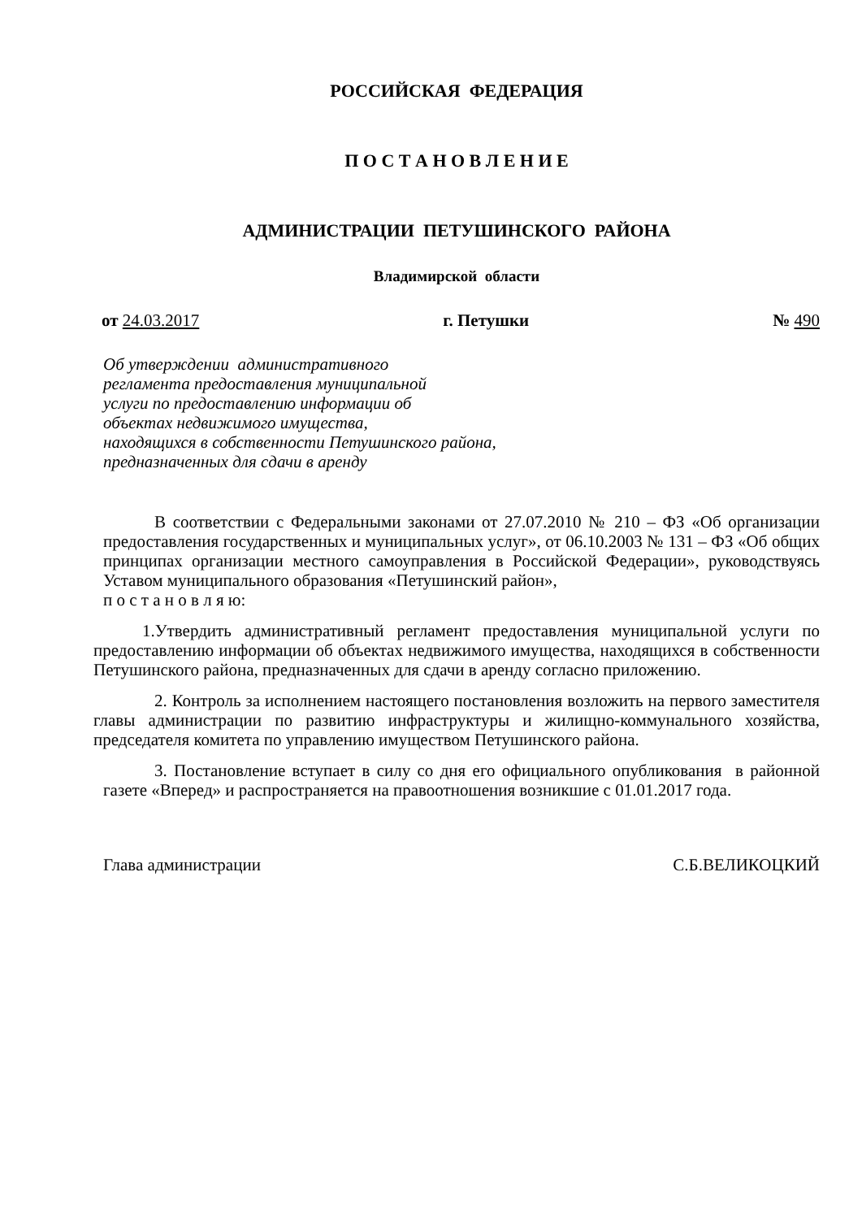РОССИЙСКАЯ ФЕДЕРАЦИЯ
П О С Т А Н О В Л Е Н И Е
АДМИНИСТРАЦИИ ПЕТУШИНСКОГО РАЙОНА
Владимирской области
от 24.03.2017 г. Петушки № 490
Об утверждении административного
регламента предоставления муниципальной
услуги по предоставлению информации об
объектах недвижимого имущества,
находящихся в собственности Петушинского района,
предназначенных для сдачи в аренду
В соответствии с Федеральными законами от 27.07.2010 № 210 – ФЗ «Об организации предоставления государственных и муниципальных услуг», от 06.10.2003 № 131 – ФЗ «Об общих принципах организации местного самоуправления в Российской Федерации», руководствуясь Уставом муниципального образования «Петушинский район»,
п о с т а н о в л я ю:
1.Утвердить административный регламент предоставления муниципальной услуги по предоставлению информации об объектах недвижимого имущества, находящихся в собственности Петушинского района, предназначенных для сдачи в аренду согласно приложению.
2. Контроль за исполнением настоящего постановления возложить на первого заместителя главы администрации по развитию инфраструктуры и жилищно-коммунального хозяйства, председателя комитета по управлению имуществом Петушинского района.
3. Постановление вступает в силу со дня его официального опубликования в районной газете «Вперед» и распространяется на правоотношения возникшие с 01.01.2017 года.
Глава администрации С.Б.ВЕЛИКОЦКИЙ